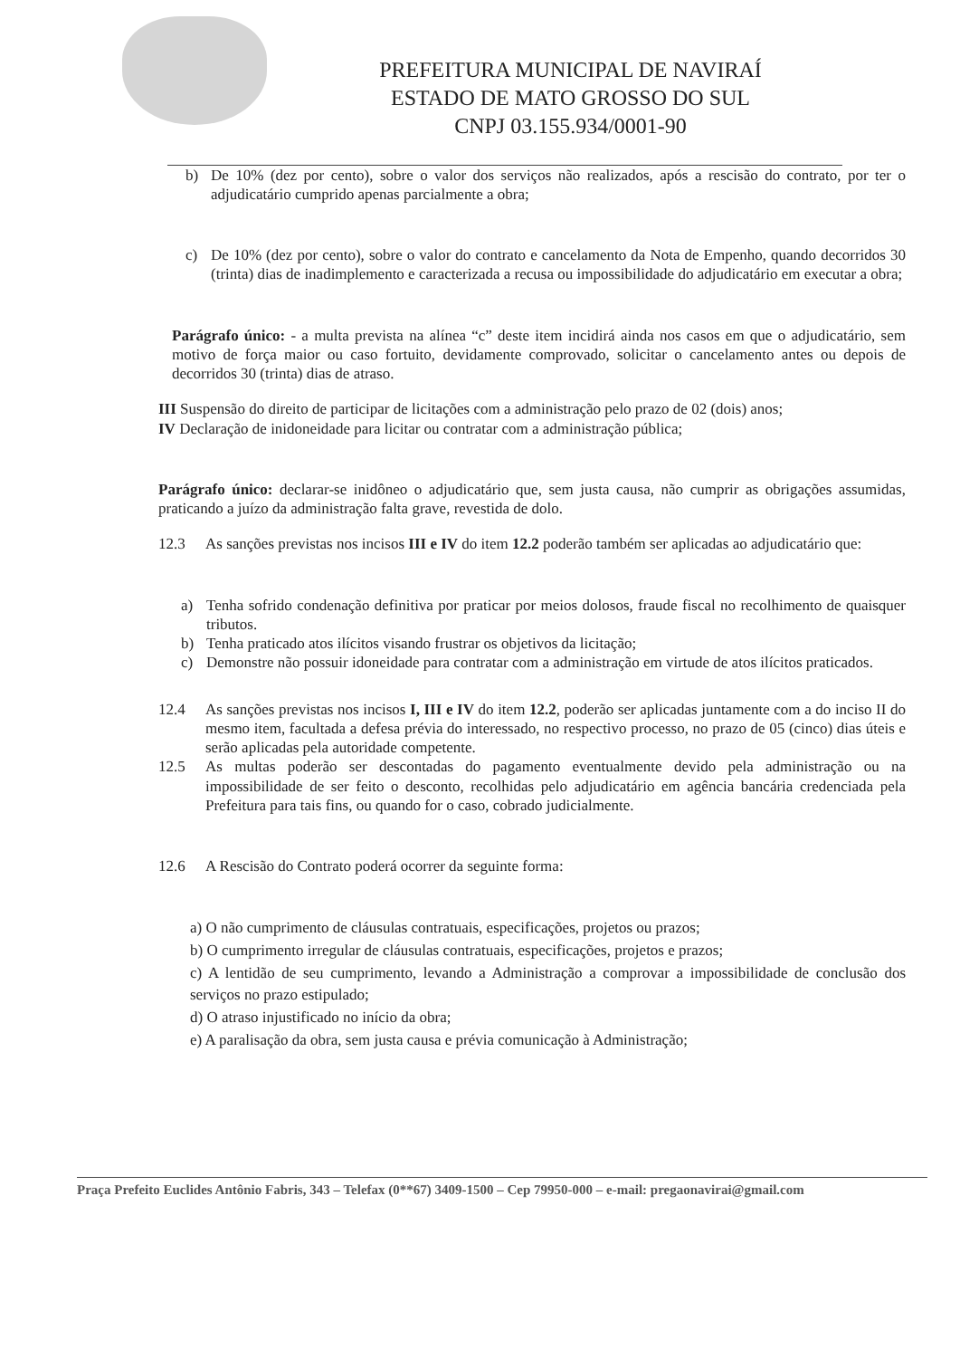PREFEITURA MUNICIPAL DE NAVIRAÍ
ESTADO DE MATO GROSSO DO SUL
CNPJ 03.155.934/0001-90
b) De 10% (dez por cento), sobre o valor dos serviços não realizados, após a rescisão do contrato, por ter o adjudicatário cumprido apenas parcialmente a obra;
c) De 10% (dez por cento), sobre o valor do contrato e cancelamento da Nota de Empenho, quando decorridos 30 (trinta) dias de inadimplemento e caracterizada a recusa ou impossibilidade do adjudicatário em executar a obra;
Parágrafo único: - a multa prevista na alínea “c” deste item incidirá ainda nos casos em que o adjudicatário, sem motivo de força maior ou caso fortuito, devidamente comprovado, solicitar o cancelamento antes ou depois de decorridos 30 (trinta) dias de atraso.
III Suspensão do direito de participar de licitações com a administração pelo prazo de 02 (dois) anos;
IV Declaração de inidoneidade para licitar ou contratar com a administração pública;
Parágrafo único: declarar-se inidôneo o adjudicatário que, sem justa causa, não cumprir as obrigações assumidas, praticando a juízo da administração falta grave, revestida de dolo.
12.3 As sanções previstas nos incisos III e IV do item 12.2 poderão também ser aplicadas ao adjudicatário que:
a) Tenha sofrido condenação definitiva por praticar por meios dolosos, fraude fiscal no recolhimento de quaisquer tributos.
b) Tenha praticado atos ilícitos visando frustrar os objetivos da licitação;
c) Demonstre não possuir idoneidade para contratar com a administração em virtude de atos ilícitos praticados.
12.4 As sanções previstas nos incisos I, III e IV do item 12.2, poderão ser aplicadas juntamente com a do inciso II do mesmo item, facultada a defesa prévia do interessado, no respectivo processo, no prazo de 05 (cinco) dias úteis e serão aplicadas pela autoridade competente.
12.5 As multas poderão ser descontadas do pagamento eventualmente devido pela administração ou na impossibilidade de ser feito o desconto, recolhidas pelo adjudicatário em agência bancária credenciada pela Prefeitura para tais fins, ou quando for o caso, cobrado judicialmente.
12.6 A Rescisão do Contrato poderá ocorrer da seguinte forma:
a) O não cumprimento de cláusulas contratuais, especificações, projetos ou prazos;
b) O cumprimento irregular de cláusulas contratuais, especificações, projetos e prazos;
c) A lentidão de seu cumprimento, levando a Administração a comprovar a impossibilidade de conclusão dos serviços no prazo estipulado;
d) O atraso injustificado no início da obra;
e) A paralisação da obra, sem justa causa e prévia comunicação à Administração;
Praça Prefeito Euclides Antônio Fabris, 343 – Telefax (0**67) 3409-1500 – Cep 79950-000 – e-mail: pregaonavirai@gmail.com